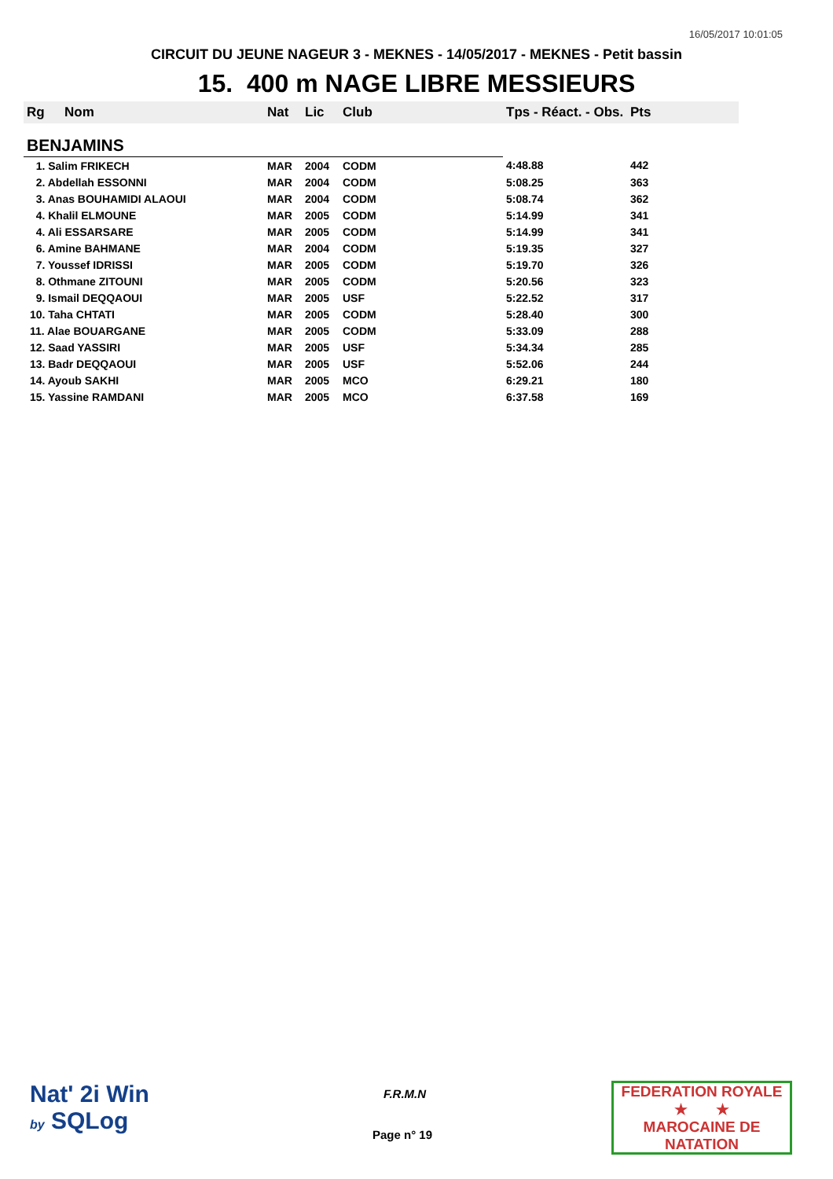16/05/2017 10:01:05
CIRCUIT DU JEUNE NAGEUR 3 - MEKNES - 14/05/2017 - MEKNES - Petit bassin
15. 400 m NAGE LIBRE MESSIEURS
| Rg | Nom | Nat | Lic | Club | Tps - Réact. - Obs. | Pts |
| --- | --- | --- | --- | --- | --- | --- |
| BENJAMINS | | | | | | |
| 1. Salim FRIKECH | | MAR | 2004 | CODM | 4:48.88 | 442 |
| 2. Abdellah ESSONNI | | MAR | 2004 | CODM | 5:08.25 | 363 |
| 3. Anas BOUHAMIDI ALAOUI | | MAR | 2004 | CODM | 5:08.74 | 362 |
| 4. Khalil ELMOUNE | | MAR | 2005 | CODM | 5:14.99 | 341 |
| 4. Ali ESSARSARE | | MAR | 2005 | CODM | 5:14.99 | 341 |
| 6. Amine BAHMANE | | MAR | 2004 | CODM | 5:19.35 | 327 |
| 7. Youssef IDRISSI | | MAR | 2005 | CODM | 5:19.70 | 326 |
| 8. Othmane ZITOUNI | | MAR | 2005 | CODM | 5:20.56 | 323 |
| 9. Ismail DEQQAOUI | | MAR | 2005 | USF | 5:22.52 | 317 |
| 10. Taha CHTATI | | MAR | 2005 | CODM | 5:28.40 | 300 |
| 11. Alae BOUARGANE | | MAR | 2005 | CODM | 5:33.09 | 288 |
| 12. Saad YASSIRI | | MAR | 2005 | USF | 5:34.34 | 285 |
| 13. Badr DEQQAOUI | | MAR | 2005 | USF | 5:52.06 | 244 |
| 14. Ayoub SAKHI | | MAR | 2005 | MCO | 6:29.21 | 180 |
| 15. Yassine RAMDANI | | MAR | 2005 | MCO | 6:37.58 | 169 |
Nat' 2i Win
by SQLog
F.R.M.N
Page n° 19
FEDERATION ROYALE
★ ★
MAROCAINE DE NATATION